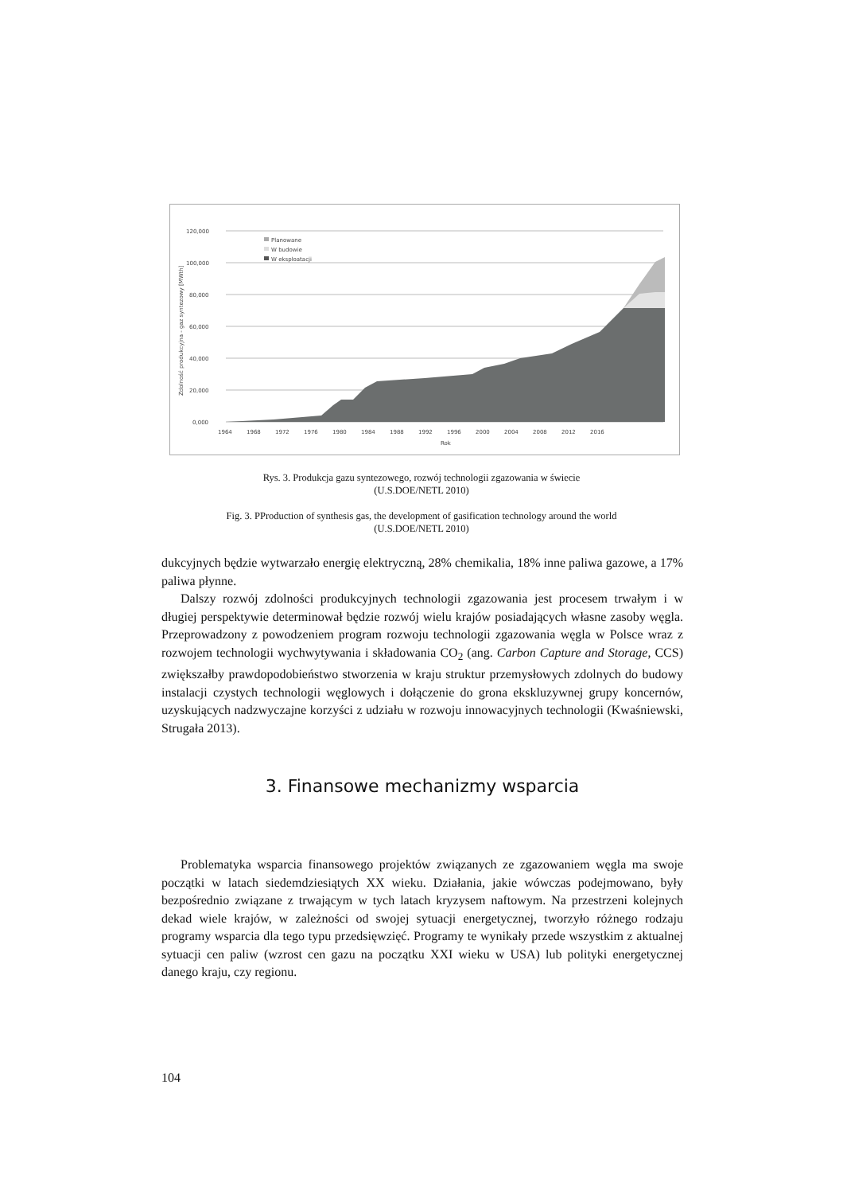120,000
100,000
80,000
60,000
40,000
20,000
0,000
1964
1968
1972
1976
1980
1984
1988
1992
1996
2000
2004
2008
2012
2016
Rok
Zdolność produkcyjna - gaz syntezowy [MWth]
Planowane
W budowie
W eksploatacji
Rys. 3. Produkcja gazu syntezowego, rozwój technologii zgazowania w świecie
(U.S.DOE/NETL 2010)
Fig. 3. PProduction of synthesis gas, the development of gasification technology around the world
(U.S.DOE/NETL 2010)
dukcyjnych będzie wytwarzało energię elektryczną, 28% chemikalia, 18% inne paliwa gazowe, a 17% paliwa płynne.
Dalszy rozwój zdolności produkcyjnych technologii zgazowania jest procesem trwałym i w długiej perspektywie determinował będzie rozwój wielu krajów posiadających własne zasoby węgla. Przeprowadzony z powodzeniem program rozwoju technologii zgazowania węgla w Polsce wraz z rozwojem technologii wychwytywania i składowania CO<sub>2</sub> (ang. Carbon Capture and Storage, CCS) zwiększałby prawdopodobieństwo stworzenia w kraju struktur przemysłowych zdolnych do budowy instalacji czystych technologii węglowych i dołączenie do grona ekskluzywnej grupy koncernów, uzyskujących nadzwyczajne korzyści z udziału w rozwoju innowacyjnych technologii (Kwaśniewski, Strugała 2013).
3. Finansowe mechanizmy wsparcia
Problematyka wsparcia finansowego projektów związanych ze zgazowaniem węgla ma swoje początki w latach siedemdziesiątych XX wieku. Działania, jakie wówczas podejmowano, były bezpośrednio związane z trwającym w tych latach kryzysem naftowym. Na przestrzeni kolejnych dekad wiele krajów, w zależności od swojej sytuacji energetycznej, tworzyło różnego rodzaju programy wsparcia dla tego typu przedsięwzięć. Programy te wynikały przede wszystkim z aktualnej sytuacji cen paliw (wzrost cen gazu na początku XXI wieku w USA) lub polityki energetycznej danego kraju, czy regionu.
104